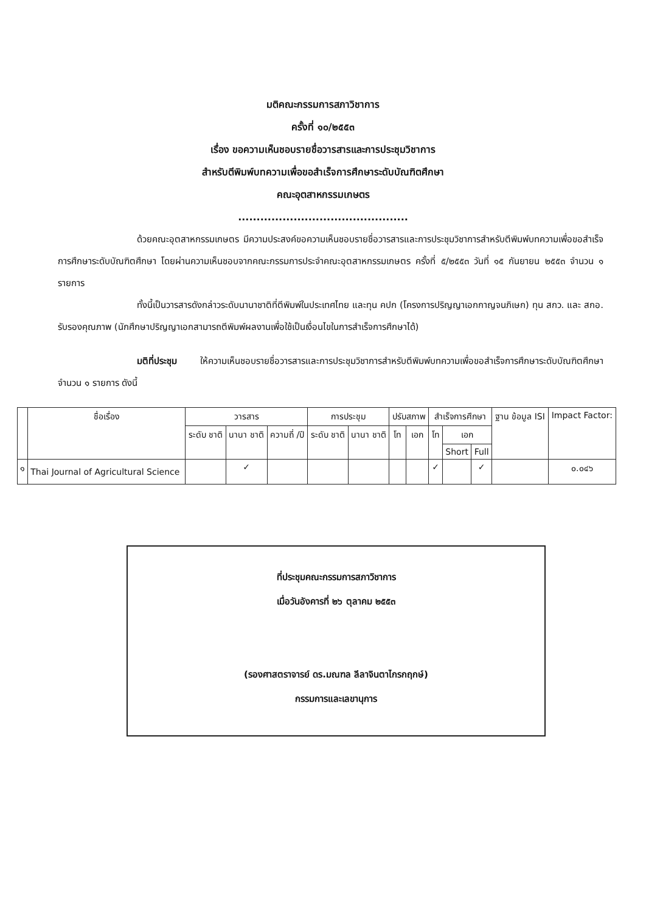มติคณะกรรมการสภาวิชาการ
ครั้งที่ ๑๐/๒๕๕๓
เรื่อง ขอความเห็นชอบรายชื่อวารสารและการประชุมวิชาการ
สำหรับตีพิมพ์บทความเพื่อขอสำเร็จการศึกษาระดับบัณฑิตศึกษา
คณะอุตสาหกรรมเกษตร
..............................................
ด้วยคณะอุตสาหกรรมเกษตร มีความประสงค์ขอความเห็นชอบรายชื่อวารสารและการประชุมวิชาการสำหรับตีพิมพ์บทความเพื่อขอสำเร็จการศึกษาระดับบัณฑิตศึกษา โดยผ่านความเห็นชอบจากคณะกรรมการประจำคณะอุตสาหกรรมเกษตร ครั้งที่ ๕/๒๕๕๓ วันที่ ๑๕ กันยายน ๒๕๕๓ จำนวน ๑ รายการ
ทั้งนี้เป็นวารสารดังกล่าวระดับนานาชาติที่ตีพิมพ์ในประเทศไทย และทุน คปก (โครงการปริญญาเอกกาญจนภิเษก) ทุน สกว. และ สกอ. รับรองคุณภาพ (นักศึกษาปริญญาเอกสามารถตีพิมพ์ผลงานเพื่อใช้เป็นเงื่อนไขในการสำเร็จการศึกษาได้)
มติที่ประชุม ให้ความเห็นชอบรายชื่อวารสารและการประชุมวิชาการสำหรับตีพิมพ์บทความเพื่อขอสำเร็จการศึกษาระดับบัณฑิตศึกษา จำนวน ๑ รายการ ดังนี้
| | ชื่อเรื่อง | วารสาร | | | การประชุม | | ปรับสภาพ | | สำเร็จการศึกษา | | | ฐาน ข้อมูล ISI | Impact Factor: |
| --- | --- | --- | --- | --- | --- | --- | --- | --- | --- | --- | --- | --- | --- |
| | | ระดับ ชาติ | นานา ชาติ | ความถี่ /ปี | ระดับ ชาติ | นานา ชาติ | โท | เอก | โท | เอก | | | |
| | | | | | | | | | | Short | Full | | |
| ๑ | Thai Journal of Agricultural Science | | ✓ | | | | | | ✓ | | ✓ | | ๐.๐๔๖ |
ที่ประชุมคณะกรรมการสภาวิชาการ
เมื่อวันอังคารที่ ๒๖ ตุลาคม ๒๕๕๓
(รองศาสตราจารย์ ดร.มณฑล ลีลาจินตาไกรกฤกษ์)
กรรมการและเลขานุการ